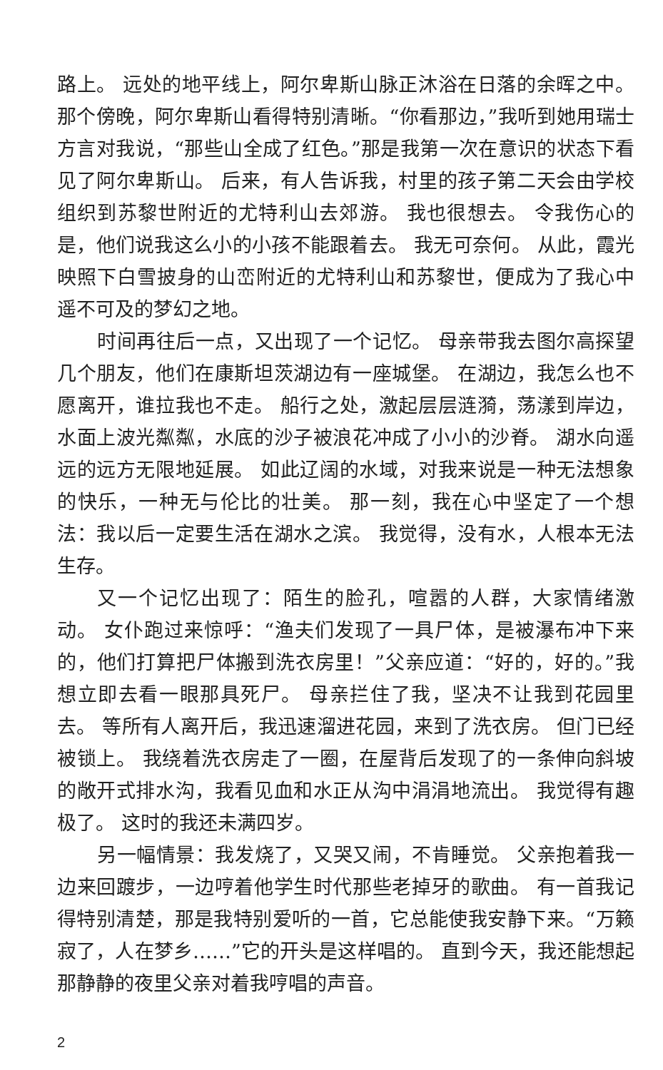路上。 远处的地平线上，阿尔卑斯山脉正沐浴在日落的余晖之中。 那个傍晚，阿尔卑斯山看得特别清晰。“你看那边，”我听到她用瑞士方言对我说，“那些山全成了红色。”那是我第一次在意识的状态下看见了阿尔卑斯山。 后来，有人告诉我，村里的孩子第二天会由学校组织到苏黎世附近的尤特利山去郊游。 我也很想去。 令我伤心的是，他们说我这么小的小孩不能跟着去。 我无可奈何。 从此，霞光映照下白雪披身的山峦附近的尤特利山和苏黎世，便成为了我心中遥不可及的梦幻之地。
时间再往后一点，又出现了一个记忆。 母亲带我去图尔高探望几个朋友，他们在康斯坦茨湖边有一座城堡。 在湖边，我怎么也不愿离开，谁拉我也不走。 船行之处，激起层层涟漪，荡漾到岸边，水面上波光粼粼，水底的沙子被浪花冲成了小小的沙脊。 湖水向遥远的远方无限地延展。 如此辽阔的水域，对我来说是一种无法想象的快乐，一种无与伦比的壮美。 那一刻，我在心中坚定了一个想法：我以后一定要生活在湖水之滨。 我觉得，没有水，人根本无法生存。
又一个记忆出现了：陌生的脸孔，喧嚣的人群，大家情绪激动。 女仆跑过来惊呼：“渔夫们发现了一具尸体，是被瀑布冲下来的，他们打算把尸体搬到洗衣房里！”父亲应道：“好的，好的。”我想立即去看一眼那具死尸。 母亲拦住了我，坚决不让我到花园里去。 等所有人离开后，我迅速溜进花园，来到了洗衣房。 但门已经被锁上。 我绕着洗衣房走了一圈，在屋背后发现了的一条伸向斜坡的敞开式排水沟，我看见血和水正从沟中涓涓地流出。 我觉得有趣极了。 这时的我还未满四岁。
另一幅情景：我发烧了，又哭又闹，不肯睡觉。 父亲抱着我一边来回踱步，一边哼着他学生时代那些老掉牙的歌曲。 有一首我记得特别清楚，那是我特别爱听的一首，它总能使我安静下来。“万籁寂了，人在梦乡……”它的开头是这样唱的。 直到今天，我还能想起那静静的夜里父亲对着我哼唱的声音。
2